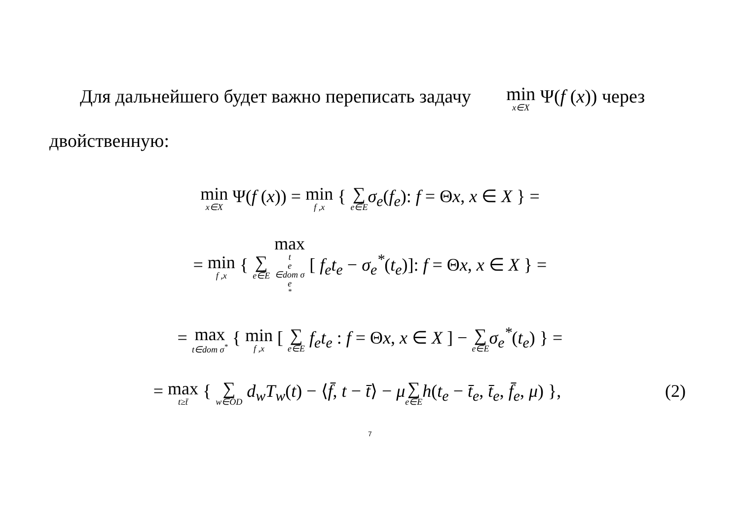Для дальнейшего будет важно переписать задачу min<sub>x∈X</sub> Ψ(f (x)) через двойственную:
min<sub>x∈X</sub> Ψ(f (x)) = min<sub>f ,x</sub> { ∑<sub>e∈E</sub> σ<sub>e</sub>(f<sub>e</sub>): f = Θx, x ∈ X } =
= min<sub>f ,x</sub> { ∑<sub>e∈E</sub> max<sub>t<sub>e</sub>∈dom σ<sub>e</sub><sup>*</sup></sub> [ f<sub>e</sub>t<sub>e</sub> − σ<sub>e</sub><sup>*</sup>(t<sub>e</sub>)]: f = Θx, x ∈ X } =
= max<sub>t∈dom σ<sup>*</sup></sub> { min<sub>f ,x</sub> [ ∑<sub>e∈E</sub> f<sub>e</sub>t<sub>e</sub> : f = Θx, x ∈ X ] − ∑<sub>e∈E</sub> σ<sub>e</sub><sup>*</sup>(t<sub>e</sub>) } =
= max<sub>t≥t̄</sub> { ∑<sub>w∈OD</sub> d<sub>w</sub>T<sub>w</sub>(t) − ⟨f̄, t − t̄⟩ − μ∑<sub>e∈E</sub> h(t<sub>e</sub> − t̄<sub>e</sub>, t̄<sub>e</sub>, f̄<sub>e</sub>, μ) }, (2)
7